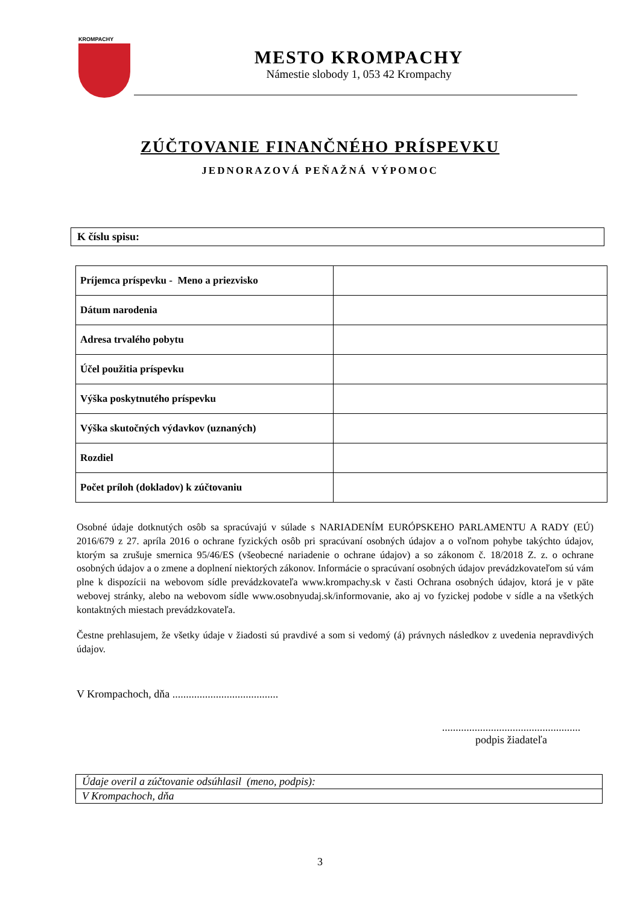KROMPACHY
MESTO KROMPACHY
Námestie slobody 1, 053 42 Krompachy
ZÚČTOVANIE FINANČNÉHO PRÍSPEVKU
JEDNORAZOVÁ PEŇAŽNÁ VÝPOMOC
K číslu spisu:
| Príjemca príspevku - Meno a priezvisko | |
| Dátum narodenia | |
| Adresa trvalého pobytu | |
| Účel použitia príspevku | |
| Výška poskytnutého príspevku | |
| Výška skutočných výdavkov (uznaných) | |
| Rozdiel | |
| Počet príloh (dokladov) k zúčtovaniu | |
Osobné údaje dotknutých osôb sa spracúvajú v súlade s NARIADENÍM EURÓPSKEHO PARLAMENTU A RADY (EÚ) 2016/679 z 27. apríla 2016 o ochrane fyzických osôb pri spracúvaní osobných údajov a o voľnom pohybe takýchto údajov, ktorým sa zrušuje smernica 95/46/ES (všeobecné nariadenie o ochrane údajov) a so zákonom č. 18/2018 Z. z. o ochrane osobných údajov a o zmene a doplnení niektorých zákonov. Informácie o spracúvaní osobných údajov prevádzkovateľom sú vám plne k dispozícii na webovom sídle prevádzkovateľa www.krompachy.sk v časti Ochrana osobných údajov, ktorá je v päte webovej stránky, alebo na webovom sídle www.osobnyudaj.sk/informovanie, ako aj vo fyzickej podobe v sídle a na všetkých kontaktných miestach prevádzkovateľa.
Čestne prehlasujem, že všetky údaje v žiadosti sú pravdivé a som si vedomý (á) právnych následkov z uvedenia nepravdivých údajov.
V Krompachoch, dňa .......................................
...................................................
podpis žiadateľa
| Údaje overil a zúčtovanie odsúhlasil (meno, podpis): |
| V Krompachoch, dňa |
3